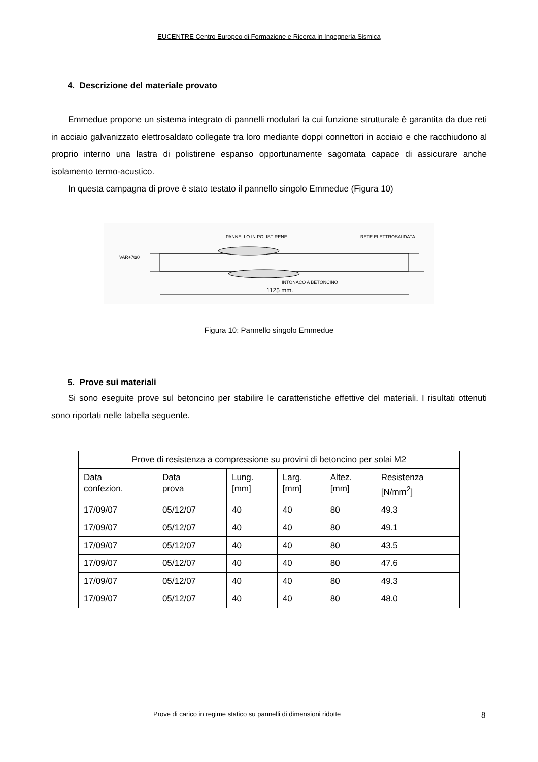EUCENTRE Centro Europeo di Formazione e Ricerca in Ingegneria Sismica
4. Descrizione del materiale provato
Emmedue propone un sistema integrato di pannelli modulari la cui funzione strutturale è garantita da due reti in acciaio galvanizzato elettrosaldato collegate tra loro mediante doppi connettori in acciaio e che racchiudono al proprio interno una lastra di polistirene espanso opportunamente sagomata capace di assicurare anche isolamento termo-acustico.
In questa campagna di prove è stato testato il pannello singolo Emmedue (Figura 10)
PANNELLO IN POLISTIRENE
RETE ELETTROSALDATA
INTONACO A BETONCINO
1125 mm.
VAR+70
30
Figura 10: Pannello singolo Emmedue
5. Prove sui materiali
Si sono eseguite prove sul betoncino per stabilire le caratteristiche effettive del materiali. I risultati ottenuti sono riportati nelle tabella seguente.
| Prove di resistenza a compressione su provini di betoncino per solai M2 | | | | | |
| --- | --- | --- | --- | --- | --- |
| Data confezion. | Data prova | Lung. [mm] | Larg. [mm] | Altez. [mm] | Resistenza [N/mm<sup>2</sup>] |
| 17/09/07 | 05/12/07 | 40 | 40 | 80 | 49.3 |
| 17/09/07 | 05/12/07 | 40 | 40 | 80 | 49.1 |
| 17/09/07 | 05/12/07 | 40 | 40 | 80 | 43.5 |
| 17/09/07 | 05/12/07 | 40 | 40 | 80 | 47.6 |
| 17/09/07 | 05/12/07 | 40 | 40 | 80 | 49.3 |
| 17/09/07 | 05/12/07 | 40 | 40 | 80 | 48.0 |
Prove di carico in regime statico su pannelli di dimensioni ridotte 8